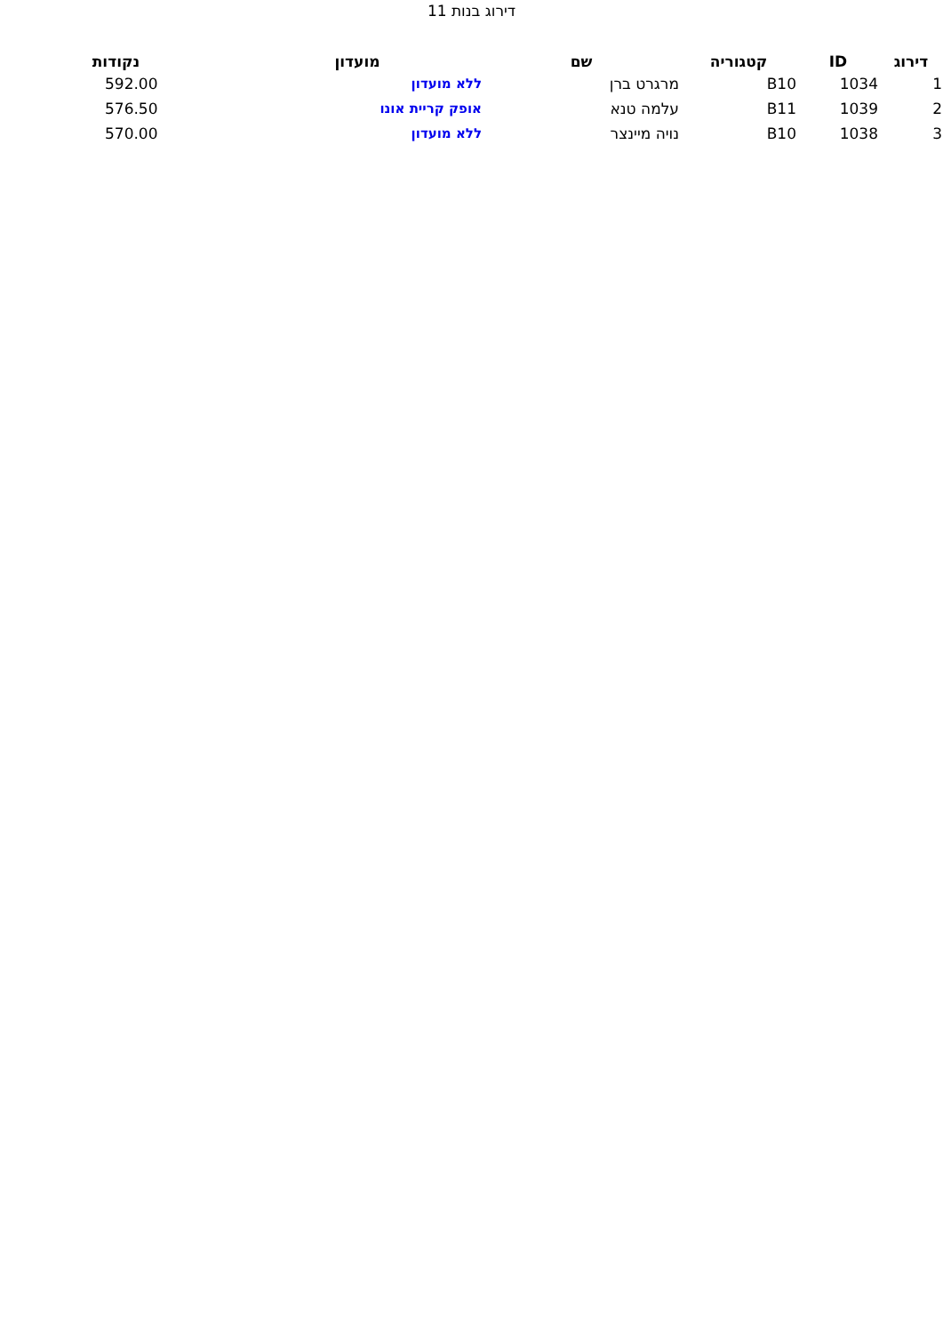דירוג בנות 11
| דירוג | ID | קטגוריה | שם | מועדון | נקודות |
| --- | --- | --- | --- | --- | --- |
| 1 | 1034 | B10 | מרגרט ברן | ללא מועדון | 592.00 |
| 2 | 1039 | B11 | עלמה טנא | אופק קריית אונו | 576.50 |
| 3 | 1038 | B10 | נויה מיינצר | ללא מועדון | 570.00 |